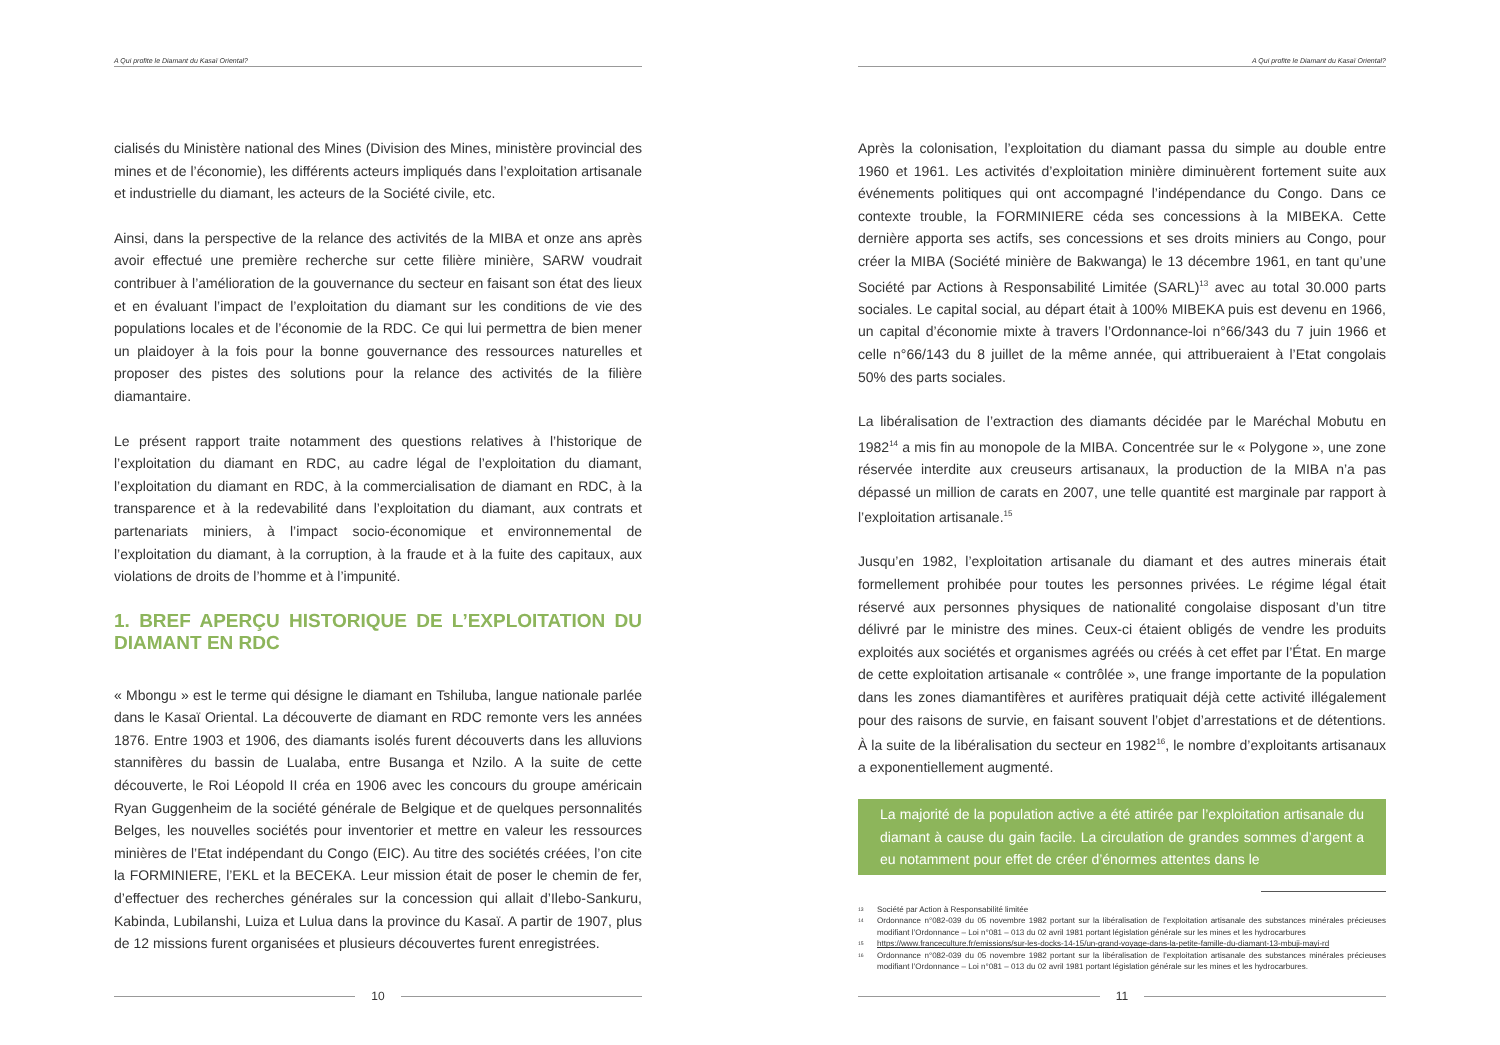A Qui profite le Diamant du Kasaï Oriental?
cialisés du Ministère national des Mines (Division des Mines, ministère provincial des mines et de l’économie), les différents acteurs impliqués dans l’exploitation artisanale et industrielle du diamant, les acteurs de la Société civile, etc.
Ainsi, dans la perspective de la relance des activités de la MIBA et onze ans après avoir effectué une première recherche sur cette filière minière, SARW voudrait contribuer à l’amélioration de la gouvernance du secteur en faisant son état des lieux et en évaluant l’impact de l’exploitation du diamant sur les conditions de vie des populations locales et de l’économie de la RDC. Ce qui lui permettra de bien mener un plaidoyer à la fois pour la bonne gouvernance des ressources naturelles et proposer des pistes des solutions pour la relance des activités de la filière diamantaire.
Le présent rapport traite notamment des questions relatives à l’historique de l’exploitation du diamant en RDC, au cadre légal de l’exploitation du diamant, l’exploitation du diamant en RDC, à la commercialisation de diamant en RDC, à la transparence et à la redevabilité dans l’exploitation du diamant, aux contrats et partenariats miniers, à l’impact socio-économique et environnemental de l’exploitation du diamant, à la corruption, à la fraude et à la fuite des capitaux, aux violations de droits de l’homme et à l’impunité.
1. BREF APERÇU HISTORIQUE DE L’EXPLOITATION DU DIAMANT EN RDC
« Mbongu » est le terme qui désigne le diamant en Tshiluba, langue nationale parlée dans le Kasaï Oriental. La découverte de diamant en RDC remonte vers les années 1876. Entre 1903 et 1906, des diamants isolés furent découverts dans les alluvions stannifères du bassin de Lualaba, entre Busanga et Nzilo. A la suite de cette découverte, le Roi Léopold II créa en 1906 avec les concours du groupe américain Ryan Guggenheim de la société générale de Belgique et de quelques personnalités Belges, les nouvelles sociétés pour inventorier et mettre en valeur les ressources minières de l’Etat indépendant du Congo (EIC). Au titre des sociétés créées, l’on cite la FORMINIERE, l’EKL et la BECEKA. Leur mission était de poser le chemin de fer, d’effectuer des recherches générales sur la concession qui allait d’Ilebo-Sankuru, Kabinda, Lubilanshi, Luiza et Lulua dans la province du Kasaï. A partir de 1907, plus de 12 missions furent organisées et plusieurs découvertes furent enregistrées.
10
A Qui profite le Diamant du Kasaï Oriental?
Après la colonisation, l’exploitation du diamant passa du simple au double entre 1960 et 1961. Les activités d’exploitation minière diminuèrent fortement suite aux événements politiques qui ont accompagné l’indépendance du Congo. Dans ce contexte trouble, la FORMINIERE céda ses concessions à la MIBEKA. Cette dernière apporta ses actifs, ses concessions et ses droits miniers au Congo, pour créer la MIBA (Société minière de Bakwanga) le 13 décembre 1961, en tant qu’une Société par Actions à Responsabilité Limitée (SARL)<sup>13</sup> avec au total 30.000 parts sociales. Le capital social, au départ était à 100% MIBEKA puis est devenu en 1966, un capital d’économie mixte à travers l’Ordonnance-loi n°66/343 du 7 juin 1966 et celle n°66/143 du 8 juillet de la même année, qui attribueraient à l’Etat congolais 50% des parts sociales.
La libéralisation de l’extraction des diamants décidée par le Maréchal Mobutu en 1982<sup>14</sup> a mis fin au monopole de la MIBA. Concentrée sur le « Polygone », une zone réservée interdite aux creuseurs artisanaux, la production de la MIBA n’a pas dépassé un million de carats en 2007, une telle quantité est marginale par rapport à l’exploitation artisanale.<sup>15</sup>
Jusqu’en 1982, l’exploitation artisanale du diamant et des autres minerais était formellement prohibée pour toutes les personnes privées. Le régime légal était réservé aux personnes physiques de nationalité congolaise disposant d’un titre délivré par le ministre des mines. Ceux-ci étaient obligés de vendre les produits exploités aux sociétés et organismes agréés ou créés à cet effet par l’État. En marge de cette exploitation artisanale « contrôlée », une frange importante de la population dans les zones diamantifères et aurifères pratiquait déjà cette activité illégalement pour des raisons de survie, en faisant souvent l’objet d’arrestations et de détentions. À la suite de la libéralisation du secteur en 1982<sup>16</sup>, le nombre d’exploitants artisanaux a exponentiellement augmenté.
La majorité de la population active a été attirée par l’exploitation artisanale du diamant à cause du gain facile. La circulation de grandes sommes d’argent a eu notamment pour effet de créer d’énormes attentes dans le
<sup>13</sup> Société par Action à Responsabilité limitée
<sup>14</sup> Ordonnance n°082-039 du 05 novembre 1982 portant sur la libéralisation de l’exploitation artisanale des substances minérales précieuses modifiant l’Ordonnance – Loi n°081 – 013 du 02 avril 1981 portant législation générale sur les mines et les hydrocarbures
<sup>15</sup> https://www.franceculture.fr/emissions/sur-les-docks-14-15/un-grand-voyage-dans-la-petite-famille-du-diamant-13-mbuji-mayi-rd
<sup>16</sup> Ordonnance n°082-039 du 05 novembre 1982 portant sur la libéralisation de l’exploitation artisanale des substances minérales précieuses modifiant l’Ordonnance – Loi n°081 – 013 du 02 avril 1981 portant législation générale sur les mines et les hydrocarbures.
11